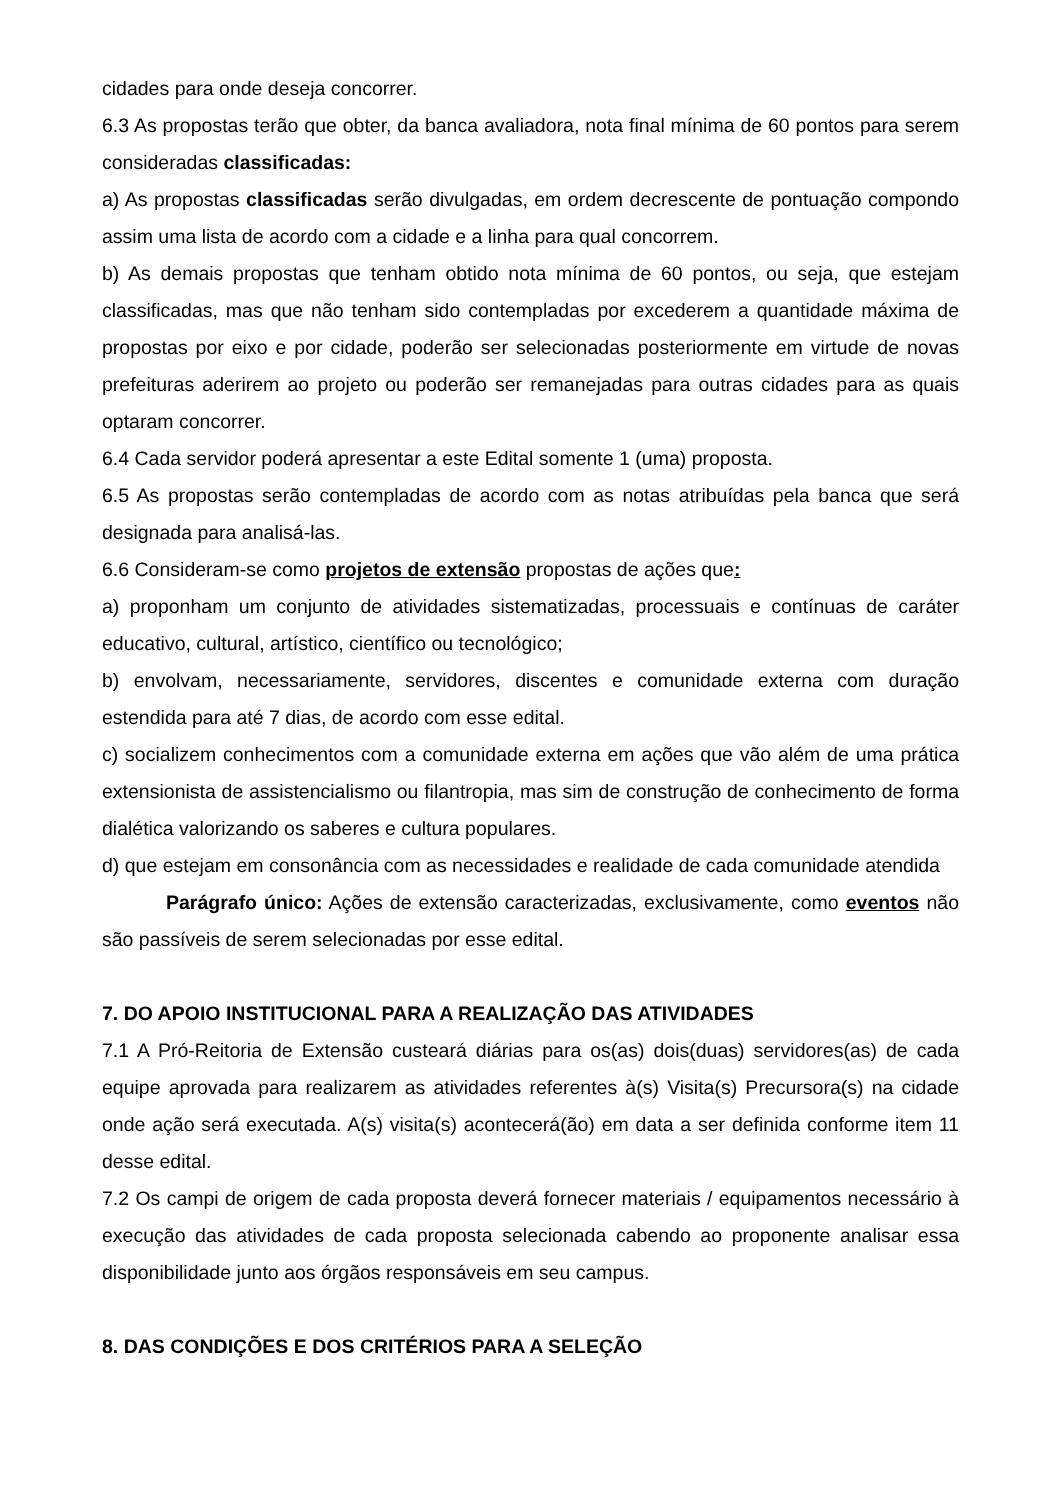cidades para onde deseja concorrer.
6.3 As propostas terão que obter, da banca avaliadora, nota final mínima de 60 pontos para serem consideradas classificadas:
a) As propostas classificadas serão divulgadas, em ordem decrescente de pontuação compondo assim uma lista de acordo com a cidade e a linha para qual concorrem.
b) As demais propostas que tenham obtido nota mínima de 60 pontos, ou seja, que estejam classificadas, mas que não tenham sido contempladas por excederem a quantidade máxima de propostas por eixo e por cidade, poderão ser selecionadas posteriormente em virtude de novas prefeituras aderirem ao projeto ou poderão ser remanejadas para outras cidades para as quais optaram concorrer.
6.4 Cada servidor poderá apresentar a este Edital somente 1 (uma) proposta.
6.5 As propostas serão contempladas de acordo com as notas atribuídas pela banca que será designada para analisá-las.
6.6 Consideram-se como projetos de extensão propostas de ações que:
a) proponham um conjunto de atividades sistematizadas, processuais e contínuas de caráter educativo, cultural, artístico, científico ou tecnológico;
b) envolvam, necessariamente, servidores, discentes e comunidade externa com duração estendida para até 7 dias, de acordo com esse edital.
c) socializem conhecimentos com a comunidade externa em ações que vão além de uma prática extensionista de assistencialismo ou filantropia, mas sim de construção de conhecimento de forma dialética valorizando os saberes e cultura populares.
d) que estejam em consonância com as necessidades e realidade de cada comunidade atendida
Parágrafo único: Ações de extensão caracterizadas, exclusivamente, como eventos não são passíveis de serem selecionadas por esse edital.
7. DO APOIO INSTITUCIONAL PARA A REALIZAÇÃO DAS ATIVIDADES
7.1 A Pró-Reitoria de Extensão custeará diárias para os(as) dois(duas) servidores(as) de cada equipe aprovada para realizarem as atividades referentes à(s) Visita(s) Precursora(s) na cidade onde ação será executada. A(s) visita(s) acontecerá(ão) em data a ser definida conforme item 11 desse edital.
7.2 Os campi de origem de cada proposta deverá fornecer materiais / equipamentos necessário à execução das atividades de cada proposta selecionada cabendo ao proponente analisar essa disponibilidade junto aos órgãos responsáveis em seu campus.
8. DAS CONDIÇÕES E DOS CRITÉRIOS PARA A SELEÇÃO